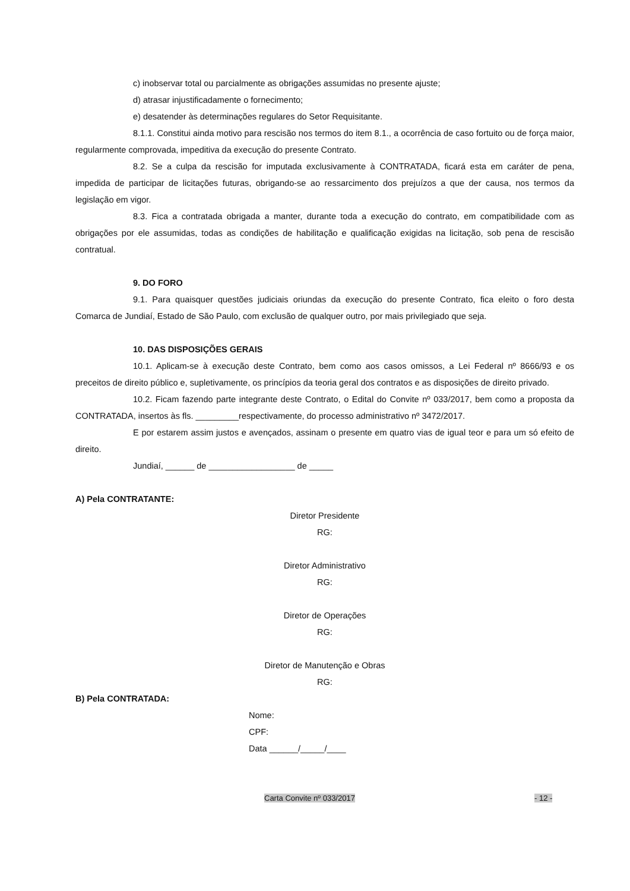c) inobservar total ou parcialmente as obrigações assumidas no presente ajuste;
d) atrasar injustificadamente o fornecimento;
e) desatender às determinações regulares do Setor Requisitante.
8.1.1. Constitui ainda motivo para rescisão nos termos do item 8.1., a ocorrência de caso fortuito ou de força maior, regularmente comprovada, impeditiva da execução do presente Contrato.
8.2. Se a culpa da rescisão for imputada exclusivamente à CONTRATADA, ficará esta em caráter de pena, impedida de participar de licitações futuras, obrigando-se ao ressarcimento dos prejuízos a que der causa, nos termos da legislação em vigor.
8.3. Fica a contratada obrigada a manter, durante toda a execução do contrato, em compatibilidade com as obrigações por ele assumidas, todas as condições de habilitação e qualificação exigidas na licitação, sob pena de rescisão contratual.
9. DO FORO
9.1. Para quaisquer questões judiciais oriundas da execução do presente Contrato, fica eleito o foro desta Comarca de Jundiaí, Estado de São Paulo, com exclusão de qualquer outro, por mais privilegiado que seja.
10. DAS DISPOSIÇÕES GERAIS
10.1. Aplicam-se à execução deste Contrato, bem como aos casos omissos, a Lei Federal nº 8666/93 e os preceitos de direito público e, supletivamente, os princípios da teoria geral dos contratos e as disposições de direito privado.
10.2. Ficam fazendo parte integrante deste Contrato, o Edital do Convite nº 033/2017, bem como a proposta da CONTRATADA, insertos às fls. _________respectivamente, do processo administrativo nº 3472/2017.
E por estarem assim justos e avençados, assinam o presente em quatro vias de igual teor e para um só efeito de direito.
Jundiaí, ______ de __________________ de _____
A) Pela CONTRATANTE:
Diretor Presidente
RG:
Diretor Administrativo
RG:
Diretor de Operações
RG:
Diretor de Manutenção e Obras
RG:
B) Pela CONTRATADA:
Nome:
CPF:
Data ______/_____/____
Carta Convite nº 033/2017 - 12 -